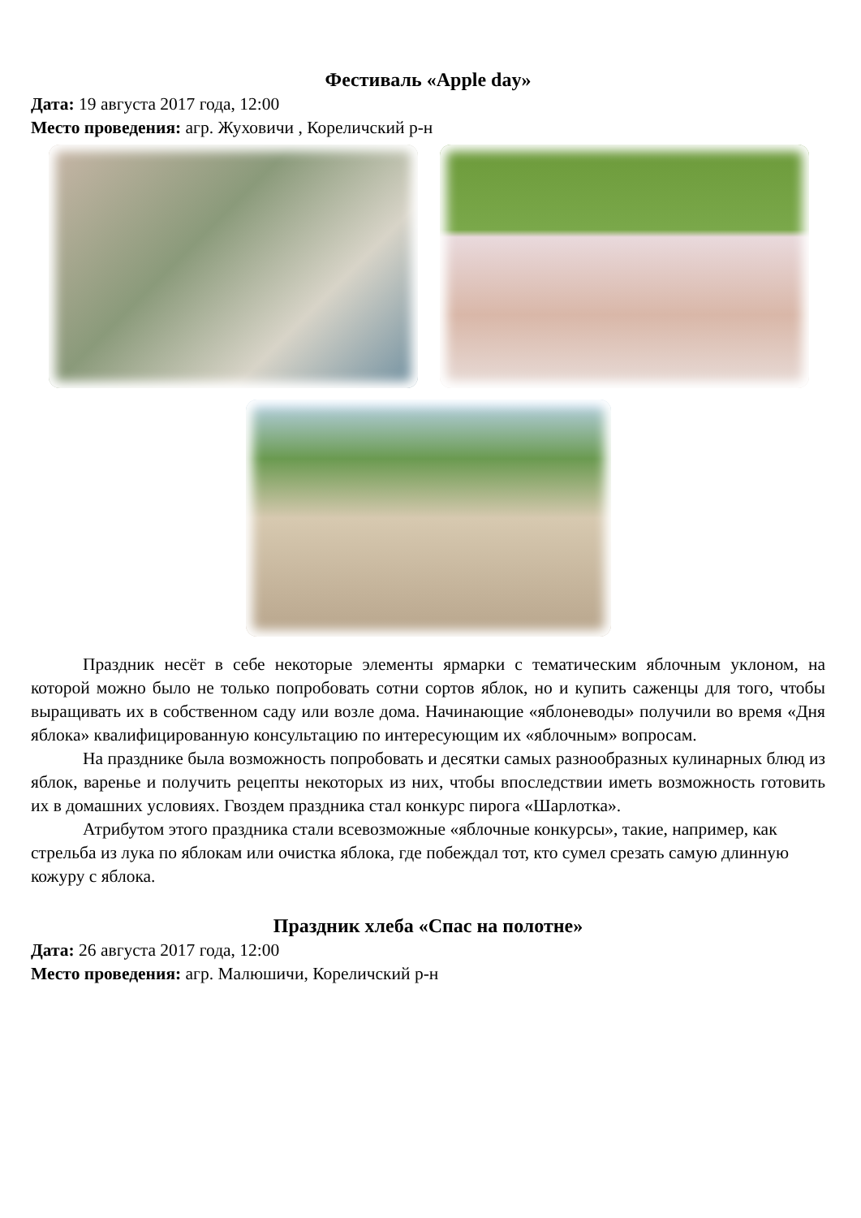Фестиваль «Apple day»
Дата: 19 августа 2017 года, 12:00
Место проведения: агр. Жуховичи , Кореличский р-н
Праздник несёт в себе некоторые элементы ярмарки с тематическим яблочным уклоном, на которой можно было не только попробовать сотни сортов яблок, но и купить саженцы для того, чтобы выращивать их в собственном саду или возле дома. Начинающие «яблоневоды» получили во время «Дня яблока» квалифицированную консультацию по интересующим их «яблочным» вопросам.
На празднике была возможность попробовать и десятки самых разнообразных кулинарных блюд из яблок, варенье и получить рецепты некоторых из них, чтобы впоследствии иметь возможность готовить их в домашних условиях. Гвоздем праздника стал конкурс пирога «Шарлотка».
Атрибутом этого праздника стали всевозможные «яблочные конкурсы», такие, например, как стрельба из лука по яблокам или очистка яблока, где побеждал тот, кто сумел срезать самую длинную кожуру с яблока.
Праздник хлеба «Спас на полотне»
Дата: 26 августа 2017 года, 12:00
Место проведения: агр. Малюшичи, Кореличский р-н